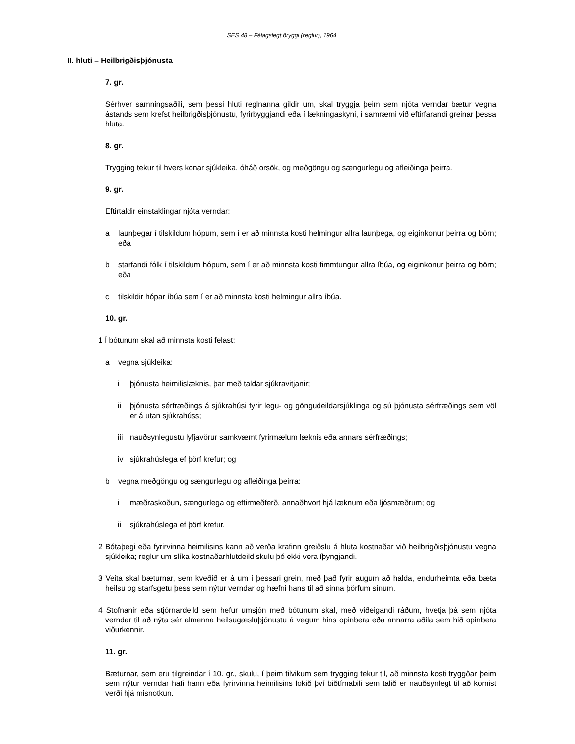SES 48 – Félagslegt öryggi (reglur), 1964
II. hluti – Heilbrigðisþjónusta
7. gr.
Sérhver samningsaðili, sem þessi hluti reglnanna gildir um, skal tryggja þeim sem njóta verndar bætur vegna ástands sem krefst heilbrigðisþjónustu, fyrirbyggjandi eða í lækningaskyni, í samræmi við eftirfarandi greinar þessa hluta.
8. gr.
Trygging tekur til hvers konar sjúkleika, óháð orsök, og meðgöngu og sængurlegu og afleiðinga þeirra.
9. gr.
Eftirtaldir einstaklingar njóta verndar:
a launþegar í tilskildum hópum, sem í er að minnsta kosti helmingur allra launþega, og eiginkonur þeirra og börn; eða
b starfandi fólk í tilskildum hópum, sem í er að minnsta kosti fimmtungur allra íbúa, og eiginkonur þeirra og börn; eða
c tilskildir hópar íbúa sem í er að minnsta kosti helmingur allra íbúa.
10. gr.
1 Í bótunum skal að minnsta kosti felast:
a vegna sjúkleika:
i þjónusta heimilislæknis, þar með taldar sjúkravitjanir;
ii þjónusta sérfræðings á sjúkrahúsi fyrir legu- og göngudeildarsjúklinga og sú þjónusta sérfræðings sem völ er á utan sjúkrahúss;
iii nauðsynlegustu lyfjavörur samkvæmt fyrirmælum læknis eða annars sérfræðings;
iv sjúkrahúslega ef þörf krefur; og
b vegna meðgöngu og sængurlegu og afleiðinga þeirra:
i mæðraskoðun, sængurlega og eftirmeðferð, annaðhvort hjá læknum eða ljósmæðrum; og
ii sjúkrahúslega ef þörf krefur.
2 Bótaþegi eða fyrirvinna heimilisins kann að verða krafinn greiðslu á hluta kostnaðar við heilbrigðisþjónustu vegna sjúkleika; reglur um slíka kostnaðarhlutdeild skulu þó ekki vera íþyngjandi.
3 Veita skal bæturnar, sem kveðið er á um í þessari grein, með það fyrir augum að halda, endurheimta eða bæta heilsu og starfsgetu þess sem nýtur verndar og hæfni hans til að sinna þörfum sínum.
4 Stofnanir eða stjórnardeild sem hefur umsjón með bótunum skal, með viðeigandi ráðum, hvetja þá sem njóta verndar til að nýta sér almenna heilsugæsluþjónustu á vegum hins opinbera eða annarra aðila sem hið opinbera viðurkennir.
11. gr.
Bæturnar, sem eru tilgreindar í 10. gr., skulu, í þeim tilvikum sem trygging tekur til, að minnsta kosti tryggðar þeim sem nýtur verndar hafi hann eða fyrirvinna heimilisins lokið því biðtímabili sem talið er nauðsynlegt til að komist verði hjá misnotkun.